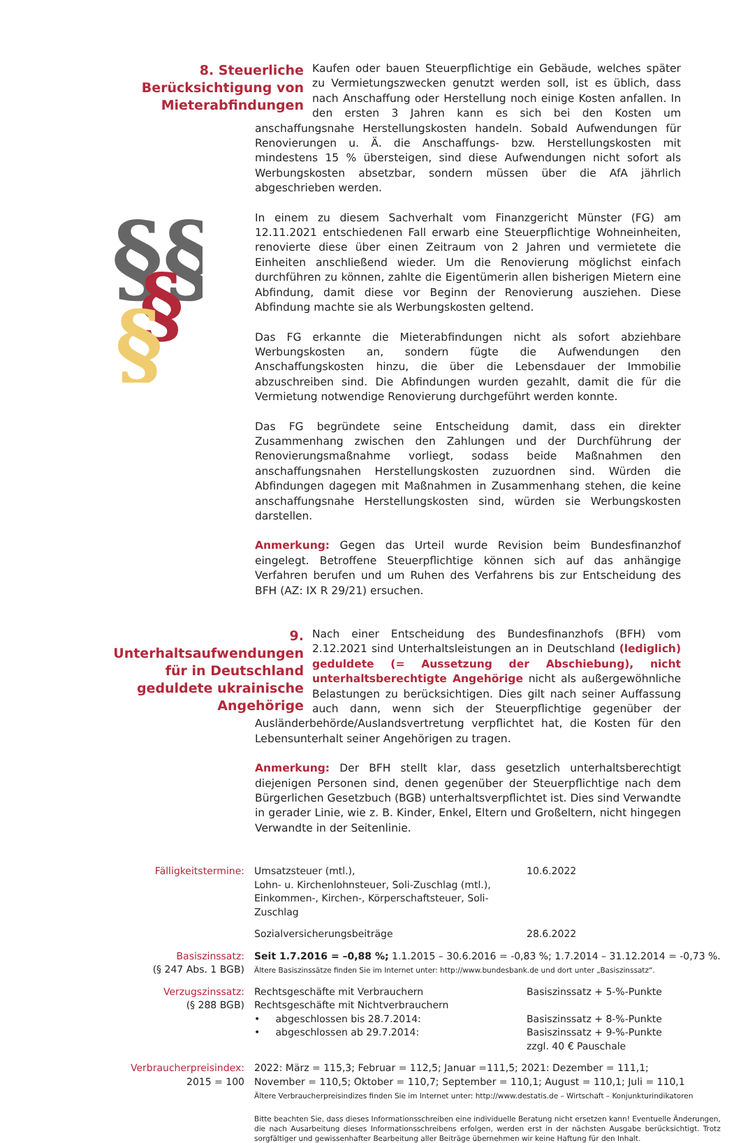8. Steuerliche Berücksichtigung von Mieterabfindungen
Kaufen oder bauen Steuerpflichtige ein Gebäude, welches später zu Vermietungszwecken genutzt werden soll, ist es üblich, dass nach Anschaffung oder Herstellung noch einige Kosten anfallen. In den ersten 3 Jahren kann es sich bei den Kosten um anschaffungsnahe Herstellungskosten handeln. Sobald Aufwendungen für Renovierungen u. Ä. die Anschaffungs- bzw. Herstellungskosten mit mindestens 15 % übersteigen, sind diese Aufwendungen nicht sofort als Werbungskosten absetzbar, sondern müssen über die AfA jährlich abgeschrieben werden.
§§
§
§
In einem zu diesem Sachverhalt vom Finanzgericht Münster (FG) am 12.11.2021 entschiedenen Fall erwarb eine Steuerpflichtige Wohneinheiten, renovierte diese über einen Zeitraum von 2 Jahren und vermietete die Einheiten anschließend wieder. Um die Renovierung möglichst einfach durchführen zu können, zahlte die Eigentümerin allen bisherigen Mietern eine Abfindung, damit diese vor Beginn der Renovierung ausziehen. Diese Abfindung machte sie als Werbungskosten geltend.
Das FG erkannte die Mieterabfindungen nicht als sofort abziehbare Werbungskosten an, sondern fügte die Aufwendungen den Anschaffungskosten hinzu, die über die Lebensdauer der Immobilie abzuschreiben sind. Die Abfindungen wurden gezahlt, damit die für die Vermietung notwendige Renovierung durchgeführt werden konnte.
Das FG begründete seine Entscheidung damit, dass ein direkter Zusammenhang zwischen den Zahlungen und der Durchführung der Renovierungsmaßnahme vorliegt, sodass beide Maßnahmen den anschaffungsnahen Herstellungskosten zuzuordnen sind. Würden die Abfindungen dagegen mit Maßnahmen in Zusammenhang stehen, die keine anschaffungsnahe Herstellungskosten sind, würden sie Werbungskosten darstellen.
Anmerkung: Gegen das Urteil wurde Revision beim Bundesfinanzhof eingelegt. Betroffene Steuerpflichtige können sich auf das anhängige Verfahren berufen und um Ruhen des Verfahrens bis zur Entscheidung des BFH (AZ: IX R 29/21) ersuchen.
9. Unterhaltsaufwendungen für in Deutschland geduldete ukrainische Angehörige
Nach einer Entscheidung des Bundesfinanzhofs (BFH) vom 2.12.2021 sind Unterhaltsleistungen an in Deutschland (lediglich) geduldete (= Aussetzung der Abschiebung), nicht unterhaltsberechtigte Angehörige nicht als außergewöhnliche Belastungen zu berücksichtigen. Dies gilt nach seiner Auffassung auch dann, wenn sich der Steuerpflichtige gegenüber der Ausländerbehörde/Auslandsvertretung verpflichtet hat, die Kosten für den Lebensunterhalt seiner Angehörigen zu tragen.
Anmerkung: Der BFH stellt klar, dass gesetzlich unterhaltsberechtigt diejenigen Personen sind, denen gegenüber der Steuerpflichtige nach dem Bürgerlichen Gesetzbuch (BGB) unterhaltsverpflichtet ist. Dies sind Verwandte in gerader Linie, wie z. B. Kinder, Enkel, Eltern und Großeltern, nicht hingegen Verwandte in der Seitenlinie.
| Fälligkeitstermine: | Umsatzsteuer (mtl.), Lohn- u. Kirchenlohnsteuer, Soli-Zuschlag (mtl.), Einkommen-, Kirchen-, Körperschaftsteuer, Soli-Zuschlag | 10.6.2022 |
| | Sozialversicherungsbeiträge | 28.6.2022 |
| Basiszinssatz: (§ 247 Abs. 1 BGB) | Seit 1.7.2016 = –0,88 %; 1.1.2015 – 30.6.2016 = -0,83 %; 1.7.2014 – 31.12.2014 = -0,73 %. Ältere Basiszinssätze finden Sie im Internet unter: http://www.bundesbank.de und dort unter „Basiszinssatz“. | |
| Verzugszinssatz: (§ 288 BGB) | Rechtsgeschäfte mit Verbrauchern Rechtsgeschäfte mit Nichtverbrauchern • abgeschlossen bis 28.7.2014: • abgeschlossen ab 29.7.2014: | Basiszinssatz + 5-%-Punkte Basiszinssatz + 8-%-Punkte Basiszinssatz + 9-%-Punkte zzgl. 40 € Pauschale |
| Verbraucherpreisindex: 2015 = 100 | 2022: März = 115,3; Februar = 112,5; Januar =111,5; 2021: Dezember = 111,1; November = 110,5; Oktober = 110,7; September = 110,1; August = 110,1; Juli = 110,1 Ältere Verbraucherpreisindizes finden Sie im Internet unter: http://www.destatis.de – Wirtschaft – Konjunkturindikatoren | |
| | Bitte beachten Sie, dass dieses Informationsschreiben eine individuelle Beratung nicht ersetzen kann! Eventuelle Änderungen, die nach Ausarbeitung dieses Informationsschreibens erfolgen, werden erst in der nächsten Ausgabe berücksichtigt. Trotz sorgfältiger und gewissenhafter Bearbeitung aller Beiträge übernehmen wir keine Haftung für den Inhalt. | |